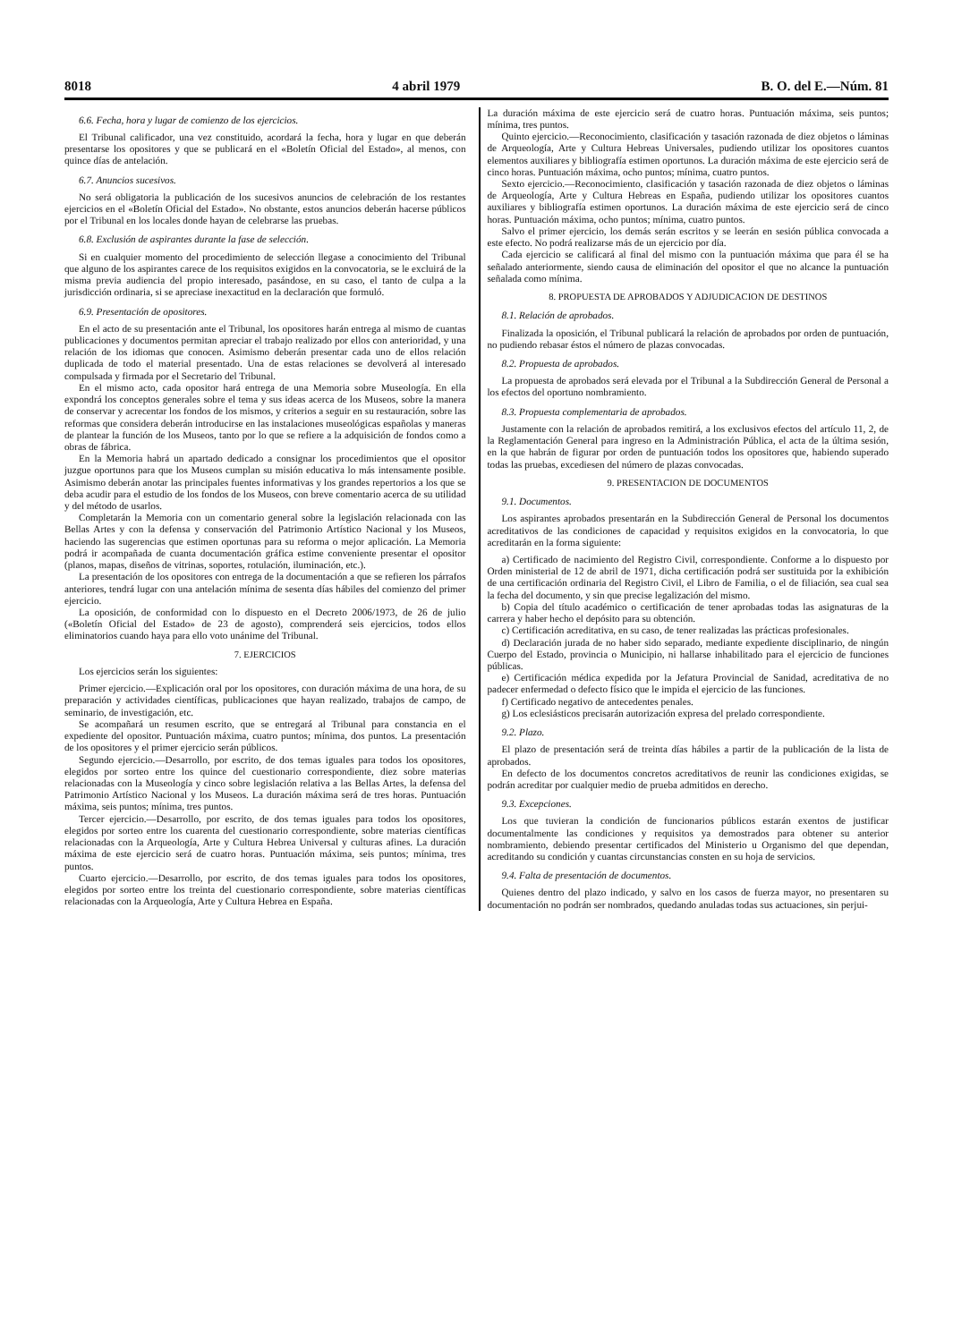8018 4 abril 1979 B. O. del E.—Núm. 81
6.6. Fecha, hora y lugar de comienzo de los ejercicios.
El Tribunal calificador, una vez constituido, acordará la fecha, hora y lugar en que deberán presentarse los opositores y que se publicará en el «Boletín Oficial del Estado», al menos, con quince días de antelación.
6.7. Anuncios sucesivos.
No será obligatoria la publicación de los sucesivos anuncios de celebración de los restantes ejercicios en el «Boletín Oficial del Estado». No obstante, estos anuncios deberán hacerse públicos por el Tribunal en los locales donde hayan de celebrarse las pruebas.
6.8. Exclusión de aspirantes durante la fase de selección.
Si en cualquier momento del procedimiento de selección llegase a conocimiento del Tribunal que alguno de los aspirantes carece de los requisitos exigidos en la convocatoria, se le excluirá de la misma previa audiencia del propio interesado, pasándose, en su caso, el tanto de culpa a la jurisdicción ordinaria, si se apreciase inexactitud en la declaración que formuló.
6.9. Presentación de opositores.
En el acto de su presentación ante el Tribunal, los opositores harán entrega al mismo de cuantas publicaciones y documentos permitan apreciar el trabajo realizado por ellos con anterioridad, y una relación de los idiomas que conocen. Asimismo deberán presentar cada uno de ellos relación duplicada de todo el material presentado. Una de estas relaciones se devolverá al interesado compulsada y firmada por el Secretario del Tribunal.
En el mismo acto, cada opositor hará entrega de una Memoria sobre Museología. En ella expondrá los conceptos generales sobre el tema y sus ideas acerca de los Museos, sobre la manera de conservar y acrecentar los fondos de los mismos, y criterios a seguir en su restauración, sobre las reformas que considera deberán introducirse en las instalaciones museológicas españolas y maneras de plantear la función de los Museos, tanto por lo que se refiere a la adquisición de fondos como a obras de fábrica.
En la Memoria habrá un apartado dedicado a consignar los procedimientos que el opositor juzgue oportunos para que los Museos cumplan su misión educativa lo más intensamente posible. Asimismo deberán anotar las principales fuentes informativas y los grandes repertorios a los que se deba acudir para el estudio de los fondos de los Museos, con breve comentario acerca de su utilidad y del método de usarlos.
Completarán la Memoria con un comentario general sobre la legislación relacionada con las Bellas Artes y con la defensa y conservación del Patrimonio Artístico Nacional y los Museos, haciendo las sugerencias que estimen oportunas para su reforma o mejor aplicación. La Memoria podrá ir acompañada de cuanta documentación gráfica estime conveniente presentar el opositor (planos, mapas, diseños de vitrinas, soportes, rotulación, iluminación, etc.).
La presentación de los opositores con entrega de la documentación a que se refieren los párrafos anteriores, tendrá lugar con una antelación mínima de sesenta días hábiles del comienzo del primer ejercicio.
La oposición, de conformidad con lo dispuesto en el Decreto 2006/1973, de 26 de julio («Boletín Oficial del Estado» de 23 de agosto), comprenderá seis ejercicios, todos ellos eliminatorios cuando haya para ello voto unánime del Tribunal.
7. EJERCICIOS
Los ejercicios serán los siguientes:
Primer ejercicio.—Explicación oral por los opositores, con duración máxima de una hora, de su preparación y actividades científicas, publicaciones que hayan realizado, trabajos de campo, de seminario, de investigación, etc.
Se acompañará un resumen escrito, que se entregará al Tribunal para constancia en el expediente del opositor. Puntuación máxima, cuatro puntos; mínima, dos puntos. La presentación de los opositores y el primer ejercicio serán públicos.
Segundo ejercicio.—Desarrollo, por escrito, de dos temas iguales para todos los opositores, elegidos por sorteo entre los quince del cuestionario correspondiente, diez sobre materias relacionadas con la Museología y cinco sobre legislación relativa a las Bellas Artes, la defensa del Patrimonio Artístico Nacional y los Museos. La duración máxima será de tres horas. Puntuación máxima, seis puntos; mínima, tres puntos.
Tercer ejercicio.—Desarrollo, por escrito, de dos temas iguales para todos los opositores, elegidos por sorteo entre los cuarenta del cuestionario correspondiente, sobre materias científicas relacionadas con la Arqueología, Arte y Cultura Hebrea Universal y culturas afines. La duración máxima de este ejercicio será de cuatro horas. Puntuación máxima, seis puntos; mínima, tres puntos.
Cuarto ejercicio.—Desarrollo, por escrito, de dos temas iguales para todos los opositores, elegidos por sorteo entre los treinta del cuestionario correspondiente, sobre materias científicas relacionadas con la Arqueología, Arte y Cultura Hebrea en España.
La duración máxima de este ejercicio será de cuatro horas. Puntuación máxima, seis puntos; mínima, tres puntos.
Quinto ejercicio.—Reconocimiento, clasificación y tasación razonada de diez objetos o láminas de Arqueología, Arte y Cultura Hebreas Universales, pudiendo utilizar los opositores cuantos elementos auxiliares y bibliografía estimen oportunos. La duración máxima de este ejercicio será de cinco horas. Puntuación máxima, ocho puntos; mínima, cuatro puntos.
Sexto ejercicio.—Reconocimiento, clasificación y tasación razonada de diez objetos o láminas de Arqueología, Arte y Cultura Hebreas en España, pudiendo utilizar los opositores cuantos auxiliares y bibliografía estimen oportunos. La duración máxima de este ejercicio será de cinco horas. Puntuación máxima, ocho puntos; mínima, cuatro puntos.
Salvo el primer ejercicio, los demás serán escritos y se leerán en sesión pública convocada a este efecto. No podrá realizarse más de un ejercicio por día.
Cada ejercicio se calificará al final del mismo con la puntuación máxima que para él se ha señalado anteriormente, siendo causa de eliminación del opositor el que no alcance la puntuación señalada como mínima.
8. PROPUESTA DE APROBADOS Y ADJUDICACION DE DESTINOS
8.1. Relación de aprobados.
Finalizada la oposición, el Tribunal publicará la relación de aprobados por orden de puntuación, no pudiendo rebasar éstos el número de plazas convocadas.
8.2. Propuesta de aprobados.
La propuesta de aprobados será elevada por el Tribunal a la Subdirección General de Personal a los efectos del oportuno nombramiento.
8.3. Propuesta complementaria de aprobados.
Justamente con la relación de aprobados remitirá, a los exclusivos efectos del artículo 11, 2, de la Reglamentación General para ingreso en la Administración Pública, el acta de la última sesión, en la que habrán de figurar por orden de puntuación todos los opositores que, habiendo superado todas las pruebas, excediesen del número de plazas convocadas.
9. PRESENTACION DE DOCUMENTOS
9.1. Documentos.
Los aspirantes aprobados presentarán en la Subdirección General de Personal los documentos acreditativos de las condiciones de capacidad y requisitos exigidos en la convocatoria, lo que acreditarán en la forma siguiente:
a) Certificado de nacimiento del Registro Civil, correspondiente. Conforme a lo dispuesto por Orden ministerial de 12 de abril de 1971, dicha certificación podrá ser sustituida por la exhibición de una certificación ordinaria del Registro Civil, el Libro de Familia, o el de filiación, sea cual sea la fecha del documento, y sin que precise legalización del mismo.
b) Copia del título académico o certificación de tener aprobadas todas las asignaturas de la carrera y haber hecho el depósito para su obtención.
c) Certificación acreditativa, en su caso, de tener realizadas las prácticas profesionales.
d) Declaración jurada de no haber sido separado, mediante expediente disciplinario, de ningún Cuerpo del Estado, provincia o Municipio, ni hallarse inhabilitado para el ejercicio de funciones públicas.
e) Certificación médica expedida por la Jefatura Provincial de Sanidad, acreditativa de no padecer enfermedad o defecto físico que le impida el ejercicio de las funciones.
f) Certificado negativo de antecedentes penales.
g) Los eclesiásticos precisarán autorización expresa del prelado correspondiente.
9.2. Plazo.
El plazo de presentación será de treinta días hábiles a partir de la publicación de la lista de aprobados.
En defecto de los documentos concretos acreditativos de reunir las condiciones exigidas, se podrán acreditar por cualquier medio de prueba admitidos en derecho.
9.3. Excepciones.
Los que tuvieran la condición de funcionarios públicos estarán exentos de justificar documentalmente las condiciones y requisitos ya demostrados para obtener su anterior nombramiento, debiendo presentar certificados del Ministerio u Organismo del que dependan, acreditando su condición y cuantas circunstancias consten en su hoja de servicios.
9.4. Falta de presentación de documentos.
Quienes dentro del plazo indicado, y salvo en los casos de fuerza mayor, no presentaren su documentación no podrán ser nombrados, quedando anuladas todas sus actuaciones, sin perjui-